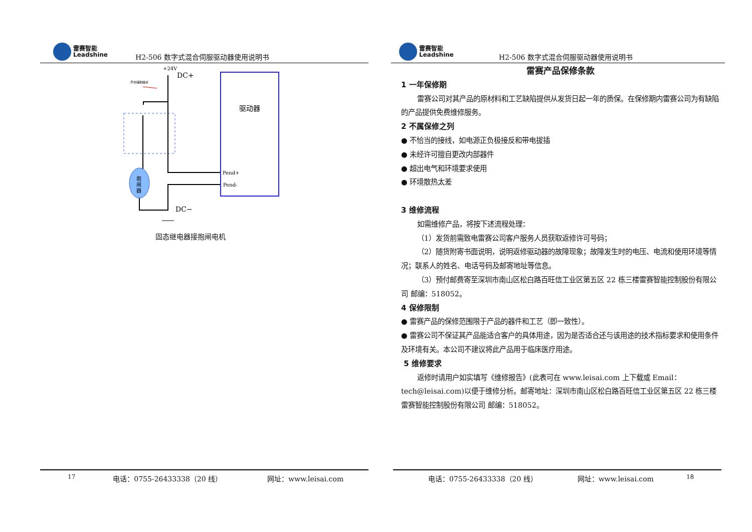雷赛智能
Leadshine
H2-506 数字式混合伺服驱动器使用说明书
+24V
DC+
开关辅助触点
驱动器
Pend+
Pend-
抱
闸
器
DC−
固态继电器接抱闸电机
17 电话：0755-26433338（20 线） 网址：www.leisai.com
雷赛智能
Leadshine
H2-506 数字式混合伺服驱动器使用说明书
电话：0755-26433338（20 线） 网址：www.leisai.com 18
雷赛产品保修条款
1 一年保修期
雷赛公司对其产品的原材料和工艺缺陷提供从发货日起一年的质保。在保修期内雷赛公司为有缺陷的产品提供免费维修服务。
2 不属保修之列
● 不恰当的接线，如电源正负极接反和带电拔插
● 未经许可擅自更改内部器件
● 超出电气和环境要求使用
● 环境散热太差
3 维修流程
如需维修产品，将按下述流程处理：
（1）发货前需致电雷赛公司客户服务人员获取返修许可号码；
（2）随货附寄书面说明，说明返修驱动器的故障现象；故障发生时的电压、电流和使用环境等情况；联系人的姓名、电话号码及邮寄地址等信息。
（3）预付邮费寄至深圳市南山区松白路百旺信工业区第五区 22 栋三楼雷赛智能控制股份有限公司 邮编：518052。
4 保修限制
● 雷赛产品的保修范围限于产品的器件和工艺（即一致性）。
● 雷赛公司不保证其产品能适合客户的具体用途，因为是否适合还与该用途的技术指标要求和使用条件及环境有关。本公司不建议将此产品用于临床医疗用途。
5 维修要求
返修时请用户如实填写《维修报告》(此表可在 www.leisai.com 上下载或 Email：tech@leisai.com)以便于维修分析。邮寄地址：深圳市南山区松白路百旺信工业区第五区 22 栋三楼雷赛智能控制股份有限公司 邮编：518052。